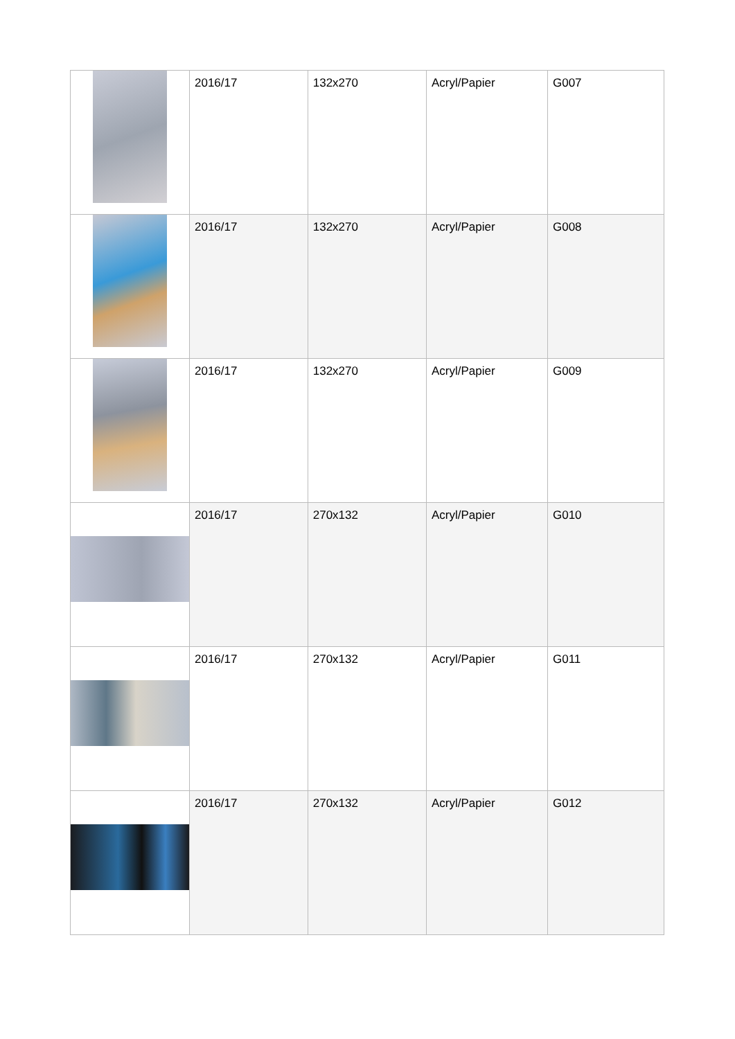| | 2016/17 | 132x270 | Acryl/Papier | G007 |
| | 2016/17 | 132x270 | Acryl/Papier | G008 |
| | 2016/17 | 132x270 | Acryl/Papier | G009 |
| | 2016/17 | 270x132 | Acryl/Papier | G010 |
| | 2016/17 | 270x132 | Acryl/Papier | G011 |
| | 2016/17 | 270x132 | Acryl/Papier | G012 |